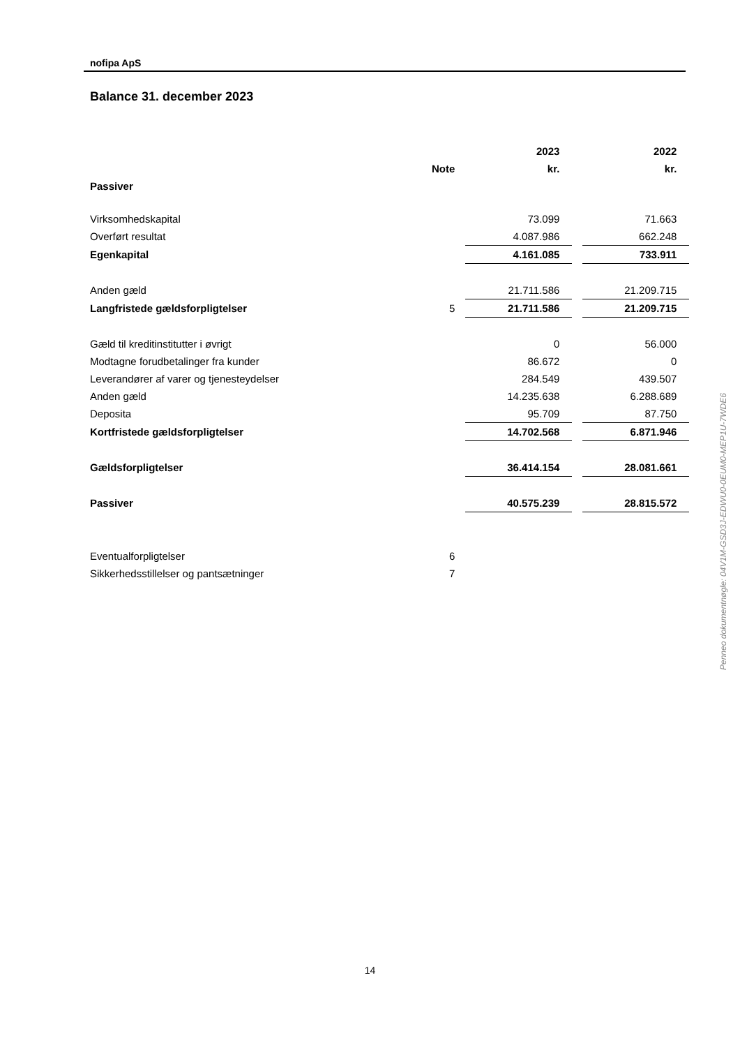nofipa ApS
Balance 31. december 2023
| | | 2023 | | 2022 |
| | Note | kr. | | kr. |
| Passiver | | | | |
| Virksomhedskapital | | 73.099 | | 71.663 |
| Overført resultat | | 4.087.986 | | 662.248 |
| Egenkapital | | 4.161.085 | | 733.911 |
| Anden gæld | | 21.711.586 | | 21.209.715 |
| Langfristede gældsforpligtelser | 5 | 21.711.586 | | 21.209.715 |
| Gæld til kreditinstitutter i øvrigt | | 0 | | 56.000 |
| Modtagne forudbetalinger fra kunder | | 86.672 | | 0 |
| Leverandører af varer og tjenesteydelser | | 284.549 | | 439.507 |
| Anden gæld | | 14.235.638 | | 6.288.689 |
| Deposita | | 95.709 | | 87.750 |
| Kortfristede gældsforpligtelser | | 14.702.568 | | 6.871.946 |
| Gældsforpligtelser | | 36.414.154 | | 28.081.661 |
| Passiver | | 40.575.239 | | 28.815.572 |
| Eventualforpligtelser | 6 | | | |
| Sikkerhedsstillelser og pantsætninger | 7 | | | |
Penneo dokumentnøgle: 04V1M-GSD3J-EDWU0-0EUM0-MEP1U-7WDE6
14